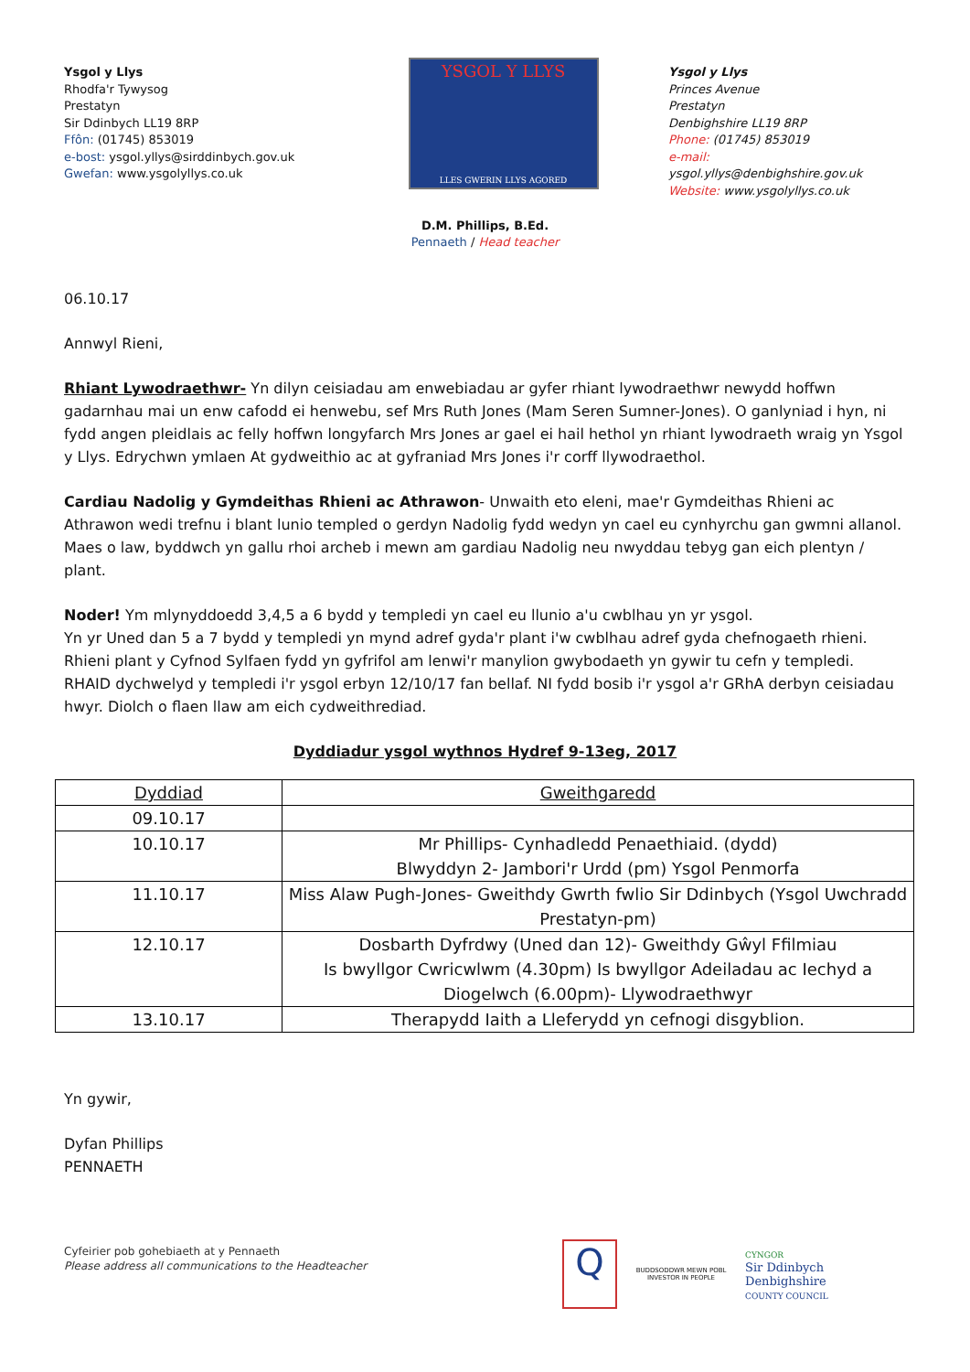Ysgol y Llys
Rhodfa'r Tywysog
Prestatyn
Sir Ddinbych LL19 8RP
Ffôn: (01745) 853019
e-bost: ysgol.yllys@sirddinbych.gov.uk
Gwefan: www.ysgolyllys.co.uk
YSGOL Y LLYS
LLES GWERIN LLYS AGORED
Ysgol y Llys
Princes Avenue
Prestatyn
Denbighshire LL19 8RP
Phone: (01745) 853019
e-mail: ysgol.yllys@denbighshire.gov.uk
Website: www.ysgolyllys.co.uk
D.M. Phillips, B.Ed.
Pennaeth / Head teacher
06.10.17
Annwyl Rieni,
Rhiant Lywodraethwr- Yn dilyn ceisiadau am enwebiadau ar gyfer rhiant lywodraethwr newydd hoffwn gadarnhau mai un enw cafodd ei henwebu, sef Mrs Ruth Jones (Mam Seren Sumner-Jones). O ganlyniad i hyn, ni fydd angen pleidlais ac felly hoffwn longyfarch Mrs Jones ar gael ei hail hethol yn rhiant lywodraeth wraig yn Ysgol y Llys. Edrychwn ymlaen At gydweithio ac at gyfraniad Mrs Jones i'r corff llywodraethol.
Cardiau Nadolig y Gymdeithas Rhieni ac Athrawon- Unwaith eto eleni, mae'r Gymdeithas Rhieni ac Athrawon wedi trefnu i blant lunio templed o gerdyn Nadolig fydd wedyn yn cael eu cynhyrchu gan gwmni allanol. Maes o law, byddwch yn gallu rhoi archeb i mewn am gardiau Nadolig neu nwyddau tebyg gan eich plentyn / plant.
Noder! Ym mlynyddoedd 3,4,5 a 6 bydd y templedi yn cael eu llunio a'u cwblhau yn yr ysgol.
Yn yr Uned dan 5 a 7 bydd y templedi yn mynd adref gyda'r plant i'w cwblhau adref gyda chefnogaeth rhieni.
Rhieni plant y Cyfnod Sylfaen fydd yn gyfrifol am lenwi'r manylion gwybodaeth yn gywir tu cefn y templedi.
RHAID dychwelyd y templedi i'r ysgol erbyn 12/10/17 fan bellaf. NI fydd bosib i'r ysgol a'r GRhA derbyn ceisiadau hwyr. Diolch o flaen llaw am eich cydweithrediad.
Dyddiadur ysgol wythnos Hydref 9-13eg, 2017
| Dyddiad | Gweithgaredd |
| --- | --- |
| 09.10.17 | |
| 10.10.17 | Mr Phillips- Cynhadledd Penaethiaid. (dydd) Blwyddyn 2- Jambori'r Urdd (pm) Ysgol Penmorfa |
| 11.10.17 | Miss Alaw Pugh-Jones- Gweithdy Gwrth fwlio Sir Ddinbych (Ysgol Uwchradd Prestatyn-pm) |
| 12.10.17 | Dosbarth Dyfrdwy (Uned dan 12)- Gweithdy Gŵyl Ffilmiau Is bwyllgor Cwricwlwm (4.30pm) Is bwyllgor Adeiladau ac Iechyd a Diogelwch (6.00pm)- Llywodraethwyr |
| 13.10.17 | Therapydd Iaith a Lleferydd yn cefnogi disgyblion. |
Yn gywir,
Dyfan Phillips
PENNAETH
Cyfeirier pob gohebiaeth at y Pennaeth
Please address all communications to the Headteacher
Q
BUDDSODDWR MEWN POBL
INVESTOR IN PEOPLE
CYNGOR
Sir Ddinbych
Denbighshire
COUNTY COUNCIL